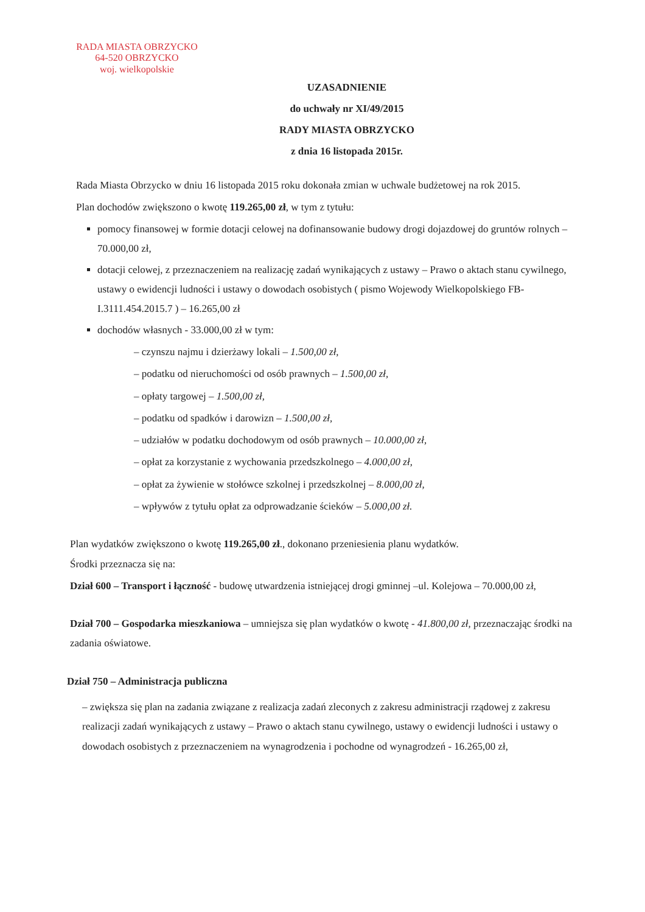RADA MIASTA OBRZYCKO
64-520 OBRZYCKO
woj. wielkopolskie
UZASADNIENIE
do uchwały nr XI/49/2015
RADY MIASTA OBRZYCKO
z dnia 16 listopada 2015r.
Rada Miasta Obrzycko w dniu 16 listopada 2015 roku dokonała zmian w uchwale budżetowej na rok 2015.
Plan dochodów zwiększono o kwotę 119.265,00 zł, w tym z tytułu:
pomocy finansowej w formie dotacji celowej na dofinansowanie budowy drogi dojazdowej do gruntów rolnych – 70.000,00 zł,
dotacji celowej, z przeznaczeniem na realizację zadań wynikających z ustawy – Prawo o aktach stanu cywilnego, ustawy o ewidencji ludności i ustawy o dowodach osobistych ( pismo Wojewody Wielkopolskiego FB-I.3111.454.2015.7 ) – 16.265,00 zł
dochodów własnych - 33.000,00 zł w tym:
– czynszu najmu i dzierżawy lokali – 1.500,00 zł,
– podatku od nieruchomości od osób prawnych – 1.500,00 zł,
– opłaty targowej – 1.500,00 zł,
– podatku od spadków i darowizn – 1.500,00 zł,
– udziałów w podatku dochodowym od osób prawnych – 10.000,00 zł,
– opłat za korzystanie z wychowania przedszkolnego – 4.000,00 zł,
– opłat za żywienie w stołówce szkolnej i przedszkolnej – 8.000,00 zł,
– wpływów z tytułu opłat za odprowadzanie ścieków – 5.000,00 zł.
Plan wydatków zwiększono o kwotę 119.265,00 zł., dokonano przeniesienia planu wydatków.
Środki przeznacza się na:
Dział 600 – Transport i łączność - budowę utwardzenia istniejącej drogi gminnej –ul. Kolejowa – 70.000,00 zł,
Dział 700 – Gospodarka mieszkaniowa – umniejsza się plan wydatków o kwotę - 41.800,00 zł, przeznaczając środki na zadania oświatowe.
Dział 750 – Administracja publiczna
– zwiększa się plan na zadania związane z realizacja zadań zleconych z zakresu administracji rządowej z zakresu realizacji zadań wynikających z ustawy – Prawo o aktach stanu cywilnego, ustawy o ewidencji ludności i ustawy o dowodach osobistych z przeznaczeniem na wynagrodzenia i pochodne od wynagrodzeń - 16.265,00 zł,